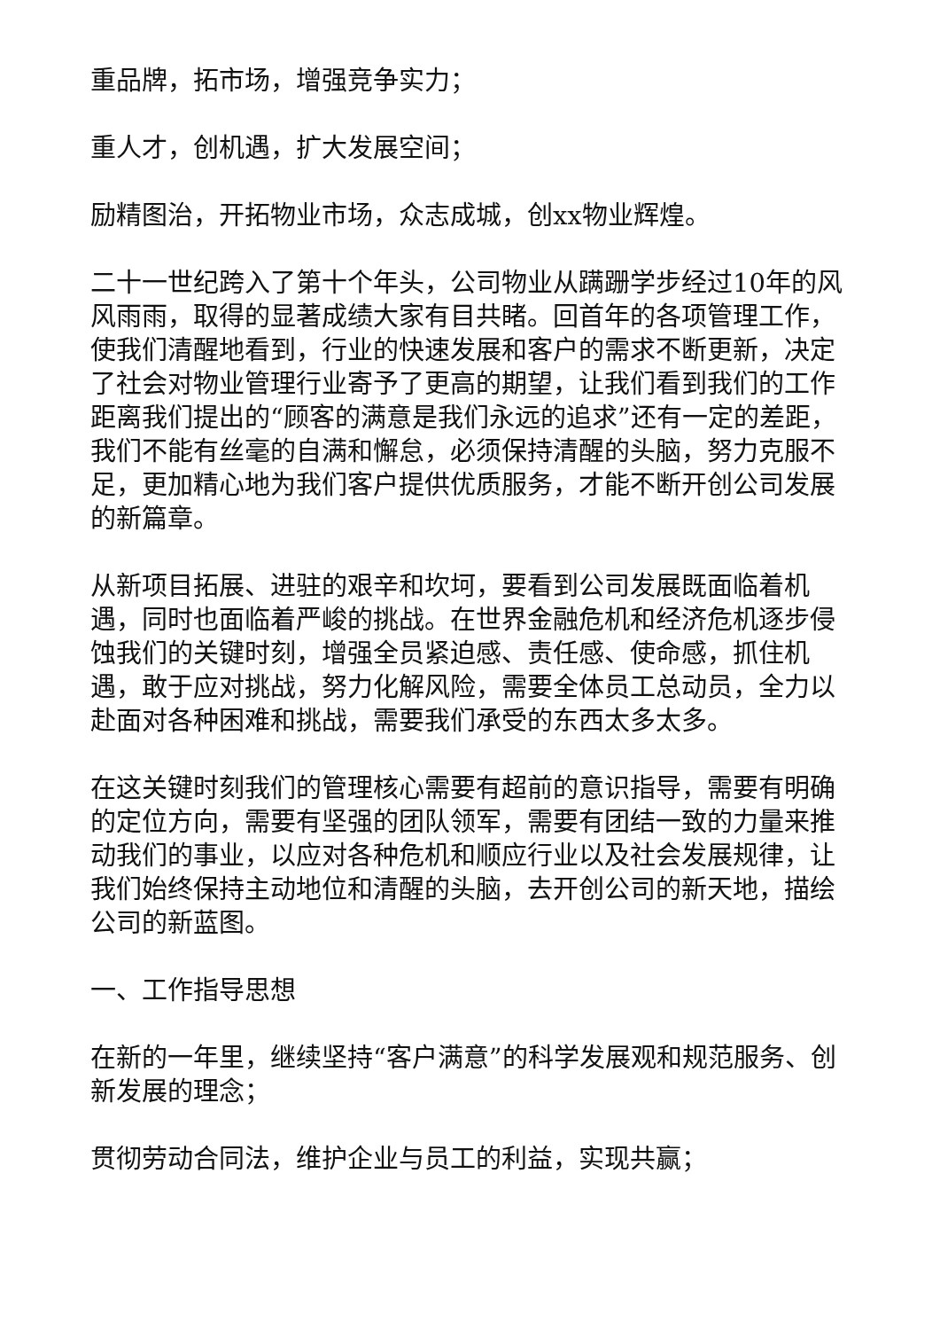重品牌，拓市场，增强竞争实力；
重人才，创机遇，扩大发展空间；
励精图治，开拓物业市场，众志成城，创xx物业辉煌。
二十一世纪跨入了第十个年头，公司物业从蹒跚学步经过10年的风风雨雨，取得的显著成绩大家有目共睹。回首年的各项管理工作，使我们清醒地看到，行业的快速发展和客户的需求不断更新，决定了社会对物业管理行业寄予了更高的期望，让我们看到我们的工作距离我们提出的“顾客的满意是我们永远的追求”还有一定的差距，我们不能有丝毫的自满和懈怠，必须保持清醒的头脑，努力克服不足，更加精心地为我们客户提供优质服务，才能不断开创公司发展的新篇章。
从新项目拓展、进驻的艰辛和坎坷，要看到公司发展既面临着机遇，同时也面临着严峻的挑战。在世界金融危机和经济危机逐步侵蚀我们的关键时刻，增强全员紧迫感、责任感、使命感，抓住机遇，敢于应对挑战，努力化解风险，需要全体员工总动员，全力以赴面对各种困难和挑战，需要我们承受的东西太多太多。
在这关键时刻我们的管理核心需要有超前的意识指导，需要有明确的定位方向，需要有坚强的团队领军，需要有团结一致的力量来推动我们的事业，以应对各种危机和顺应行业以及社会发展规律，让我们始终保持主动地位和清醒的头脑，去开创公司的新天地，描绘公司的新蓝图。
一、工作指导思想
在新的一年里，继续坚持“客户满意”的科学发展观和规范服务、创新发展的理念；
贯彻劳动合同法，维护企业与员工的利益，实现共赢；